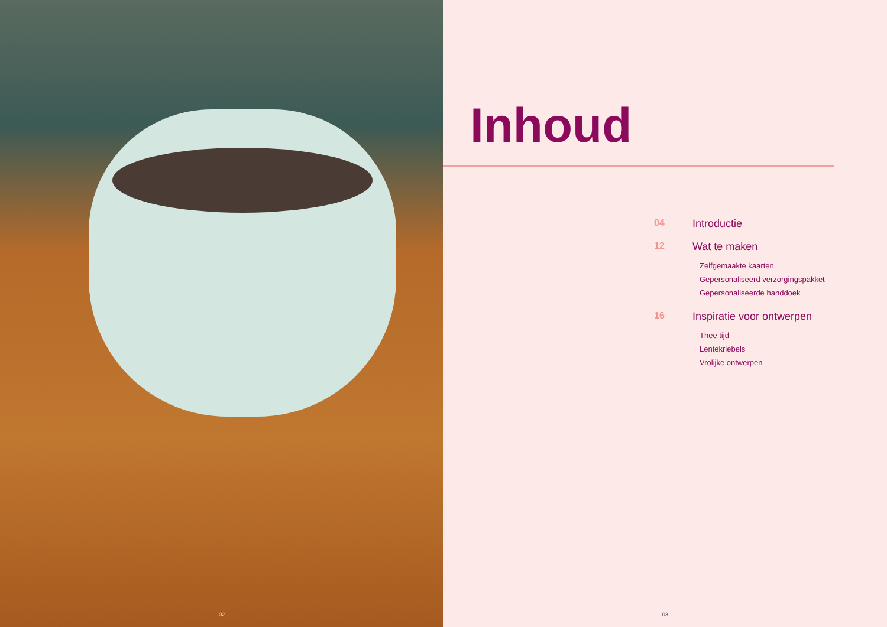02
Inhoud
04 Introductie
12 Wat te maken
Zelfgemaakte kaarten
Gepersonaliseerd verzorgingspakket
Gepersonaliseerde handdoek
16 Inspiratie voor ontwerpen
Thee tijd
Lentekriebels
Vrolijke ontwerpen
03